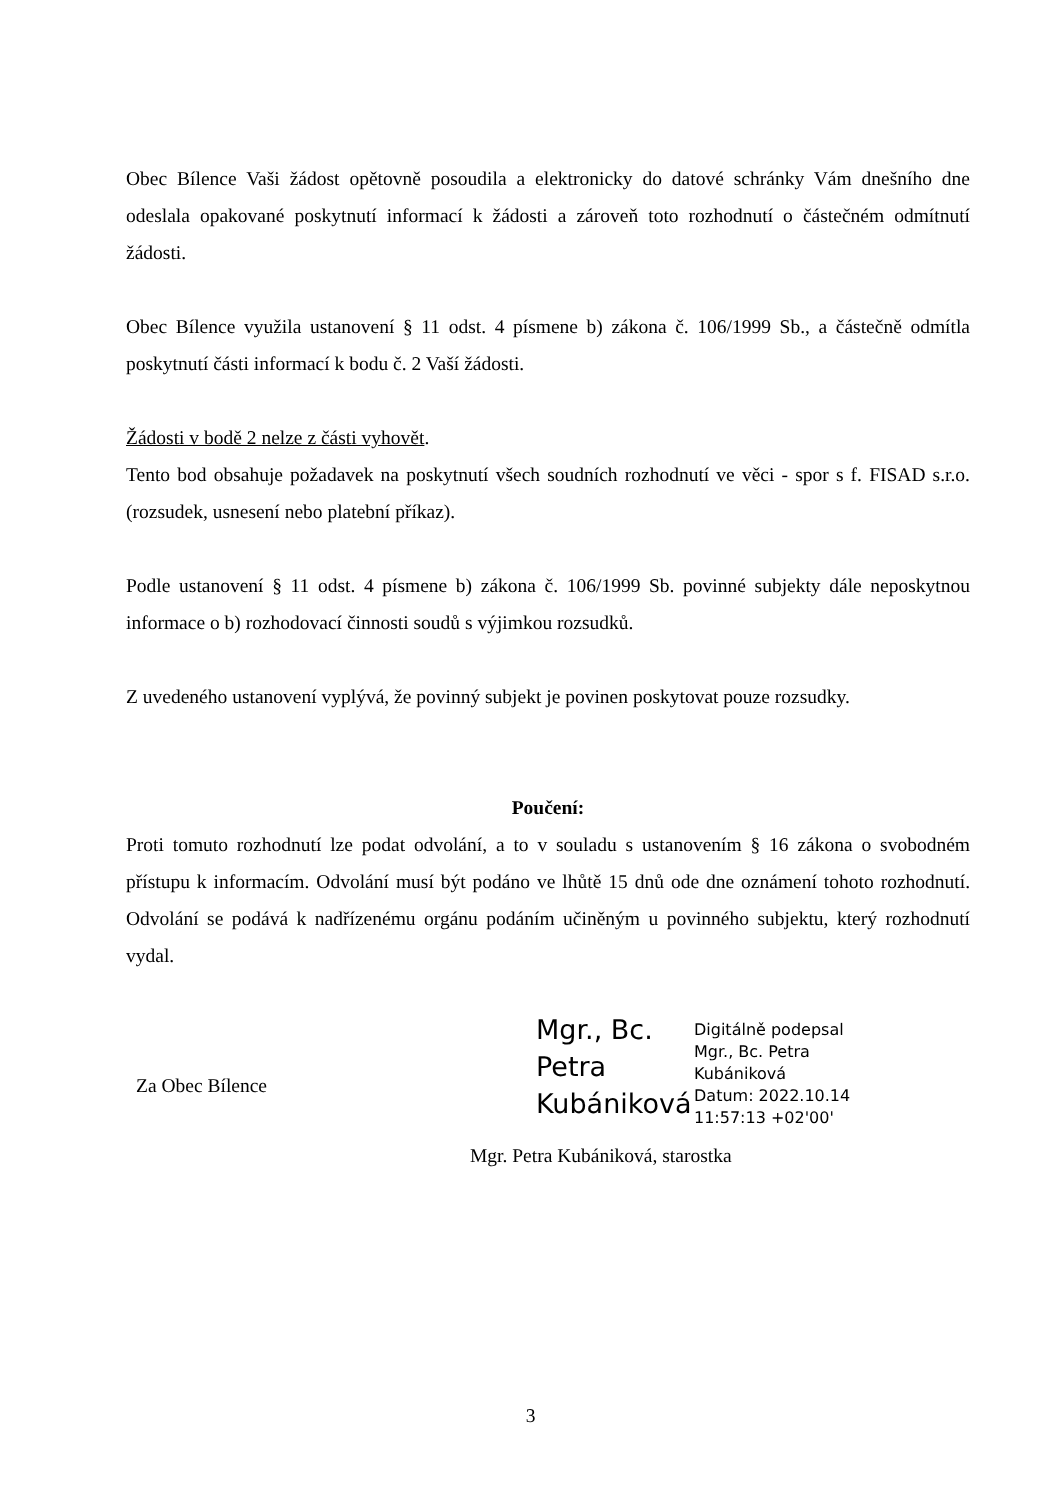Obec Bílence Vaši žádost opětovně posoudila a elektronicky do datové schránky Vám dnešního dne odeslala opakované poskytnutí informací k žádosti a zároveň toto rozhodnutí o částečném odmítnutí žádosti.
Obec Bílence využila ustanovení § 11 odst. 4 písmene b) zákona č. 106/1999 Sb., a částečně odmítla poskytnutí části informací k bodu č. 2 Vaší žádosti.
Žádosti v bodě 2 nelze z části vyhovět.
Tento bod obsahuje požadavek na poskytnutí všech soudních rozhodnutí ve věci - spor s f. FISAD s.r.o. (rozsudek, usnesení nebo platební příkaz).
Podle ustanovení § 11 odst. 4 písmene b) zákona č. 106/1999 Sb. povinné subjekty dále neposkytnou informace o b) rozhodovací činnosti soudů s výjimkou rozsudků.
Z uvedeného ustanovení vyplývá, že povinný subjekt je povinen poskytovat pouze rozsudky.
Poučení:
Proti tomuto rozhodnutí lze podat odvolání, a to v souladu s ustanovením § 16 zákona o svobodném přístupu k informacím. Odvolání musí být podáno ve lhůtě 15 dnů ode dne oznámení tohoto rozhodnutí. Odvolání se podává k nadřízenému orgánu podáním učiněným u povinného subjektu, který rozhodnutí vydal.
Za Obec Bílence
Mgr., Bc. Petra Kubániková
Digitálně podepsal
Mgr., Bc. Petra
Kubániková
Datum: 2022.10.14
11:57:13 +02'00'
Mgr. Petra Kubániková, starostka
3